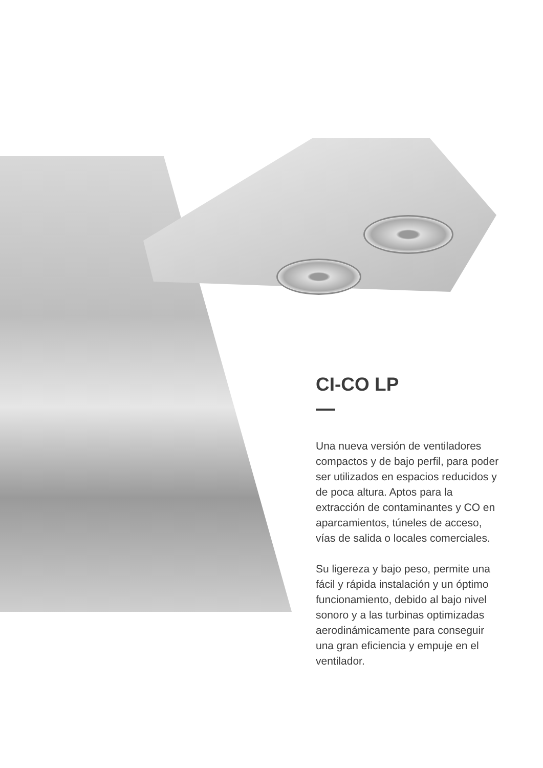CI-CO LP
Una nueva versión de ventiladores compactos y de bajo perfil, para poder ser utilizados en espacios reducidos y de poca altura. Aptos para la extracción de contaminantes y CO en aparcamientos, túneles de acceso, vías de salida o locales comerciales.
Su ligereza y bajo peso, permite una fácil y rápida instalación y un óptimo funcionamiento, debido al bajo nivel sonoro y a las turbinas optimizadas aerodinámicamente para conseguir una gran eficiencia y empuje en el ventilador.